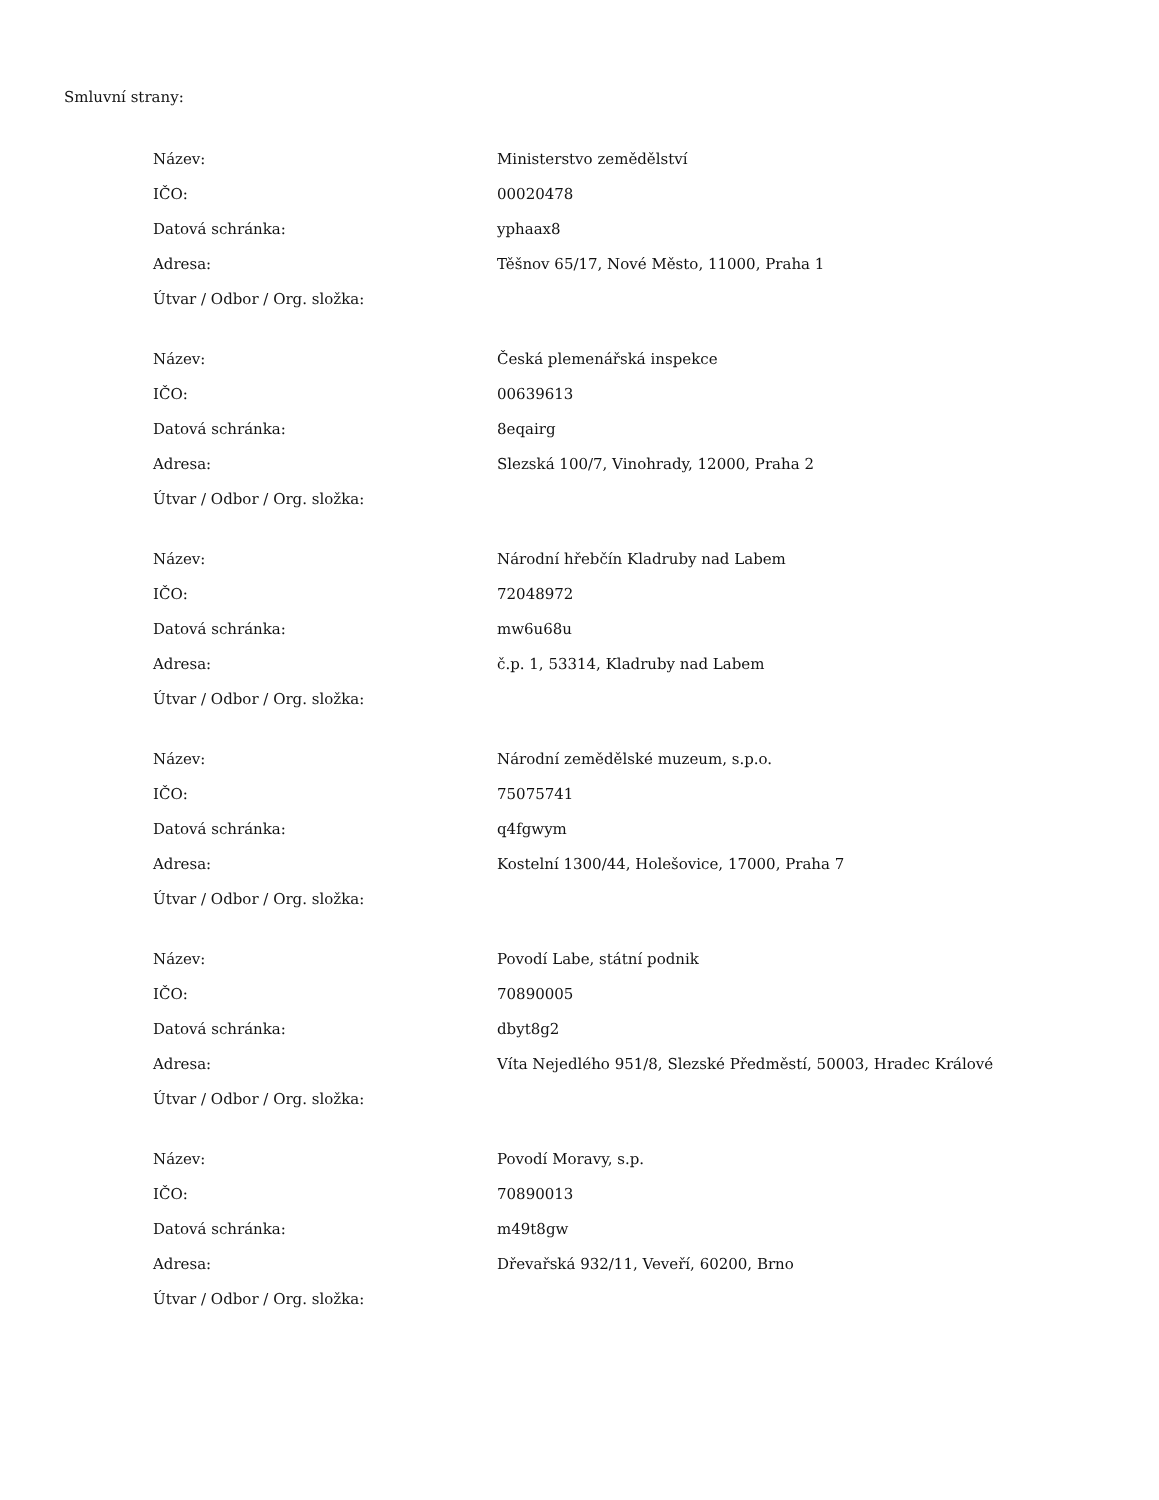Smluvní strany:
| Název: | Ministerstvo zemědělství |
| IČO: | 00020478 |
| Datová schránka: | yphaax8 |
| Adresa: | Těšnov 65/17, Nové Město, 11000, Praha 1 |
| Útvar / Odbor / Org. složka: | |
| Název: | Česká plemenářská inspekce |
| IČO: | 00639613 |
| Datová schránka: | 8eqairg |
| Adresa: | Slezská 100/7, Vinohrady, 12000, Praha 2 |
| Útvar / Odbor / Org. složka: | |
| Název: | Národní hřebčín Kladruby nad Labem |
| IČO: | 72048972 |
| Datová schránka: | mw6u68u |
| Adresa: | č.p. 1, 53314, Kladruby nad Labem |
| Útvar / Odbor / Org. složka: | |
| Název: | Národní zemědělské muzeum, s.p.o. |
| IČO: | 75075741 |
| Datová schránka: | q4fgwym |
| Adresa: | Kostelní 1300/44, Holešovice, 17000, Praha 7 |
| Útvar / Odbor / Org. složka: | |
| Název: | Povodí Labe, státní podnik |
| IČO: | 70890005 |
| Datová schránka: | dbyt8g2 |
| Adresa: | Víta Nejedlého 951/8, Slezské Předměstí, 50003, Hradec Králové |
| Útvar / Odbor / Org. složka: | |
| Název: | Povodí Moravy, s.p. |
| IČO: | 70890013 |
| Datová schránka: | m49t8gw |
| Adresa: | Dřevařská 932/11, Veveří, 60200, Brno |
| Útvar / Odbor / Org. složka: | |